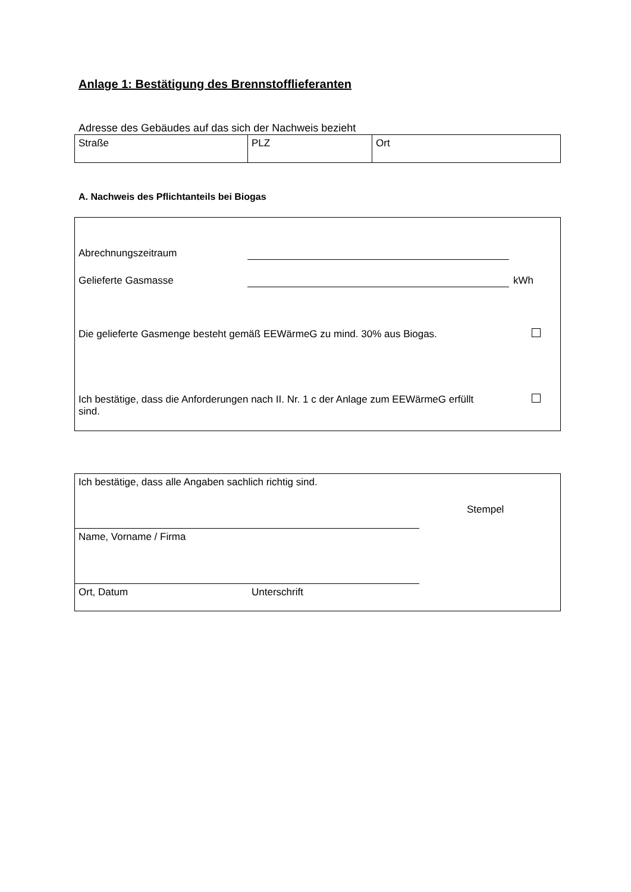Anlage 1: Bestätigung des Brennstofflieferanten
Adresse des Gebäudes auf das sich der Nachweis bezieht
| Straße | PLZ | Ort |
A. Nachweis des Pflichtanteils bei Biogas
Abrechnungszeitraum
Gelieferte Gasmasse kWh
Die gelieferte Gasmenge besteht gemäß EEWärmeG zu mind. 30% aus Biogas.
Ich bestätige, dass die Anforderungen nach II. Nr. 1 c der Anlage zum EEWärmeG erfüllt sind.
Ich bestätige, dass alle Angaben sachlich richtig sind.
Stempel
Name, Vorname / Firma
Ort, Datum Unterschrift